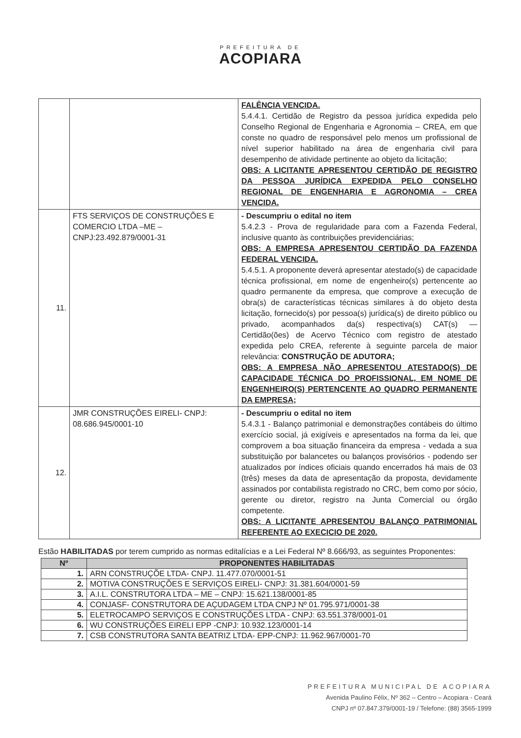PREFEITURA DE
ACOPIARA
| | | FALÊNCIA VENCIDA. 5.4.4.1. Certidão de Registro da pessoa jurídica expedida pelo Conselho Regional de Engenharia e Agronomia – CREA, em que conste no quadro de responsável pelo menos um profissional de nível superior habilitado na área de engenharia civil para desempenho de atividade pertinente ao objeto da licitação; OBS: A LICITANTE APRESENTOU CERTIDÃO DE REGISTRO DA PESSOA JURÍDICA EXPEDIDA PELO CONSELHO REGIONAL DE ENGENHARIA E AGRONOMIA – CREA VENCIDA. |
| 11. | FTS SERVIÇOS DE CONSTRUÇÕES E COMERCIO LTDA –ME – CNPJ:23.492.879/0001-31 | - Descumpriu o edital no item 5.4.2.3 - Prova de regularidade para com a Fazenda Federal, inclusive quanto às contribuições previdenciárias; OBS: A EMPRESA APRESENTOU CERTIDÃO DA FAZENDA FEDERAL VENCIDA. 5.4.5.1. A proponente deverá apresentar atestado(s) de capacidade técnica profissional, em nome de engenheiro(s) pertencente ao quadro permanente da empresa, que comprove a execução de obra(s) de características técnicas similares à do objeto desta licitação, fornecido(s) por pessoa(s) jurídica(s) de direito público ou privado, acompanhados da(s) respectiva(s) CAT(s) — Certidão(ões) de Acervo Técnico com registro de atestado expedida pelo CREA, referente à seguinte parcela de maior relevância: CONSTRUÇÃO DE ADUTORA; OBS: A EMPRESA NÃO APRESENTOU ATESTADO(S) DE CAPACIDADE TÉCNICA DO PROFISSIONAL, EM NOME DE ENGENHEIRO(S) PERTENCENTE AO QUADRO PERMANENTE DA EMPRESA; |
| 12. | JMR CONSTRUÇÕES EIRELI- CNPJ: 08.686.945/0001-10 | - Descumpriu o edital no item 5.4.3.1 - Balanço patrimonial e demonstrações contábeis do último exercício social, já exigíveis e apresentados na forma da lei, que comprovem a boa situação financeira da empresa - vedada a sua substituição por balancetes ou balanços provisórios - podendo ser atualizados por índices oficiais quando encerrados há mais de 03 (três) meses da data de apresentação da proposta, devidamente assinados por contabilista registrado no CRC, bem como por sócio, gerente ou diretor, registro na Junta Comercial ou órgão competente. OBS: A LICITANTE APRESENTOU BALANÇO PATRIMONIAL REFERENTE AO EXECICIO DE 2020. |
Estão HABILITADAS por terem cumprido as normas editalícias e a Lei Federal Nº 8.666/93, as seguintes Proponentes:
| Nº | PROPONENTES HABILITADAS |
| --- | --- |
| 1. | ARN CONSTRUÇÕE LTDA- CNPJ. 11.477.070/0001-51 |
| 2. | MOTIVA CONSTRUÇÕES E SERVIÇOS EIRELI- CNPJ: 31.381.604/0001-59 |
| 3. | A.I.L. CONSTRUTORA LTDA – ME – CNPJ: 15.621.138/0001-85 |
| 4. | CONJASF- CONSTRUTORA DE AÇUDAGEM LTDA CNPJ Nº 01.795.971/0001-38 |
| 5. | ELETROCAMPO SERVIÇOS E CONSTRUÇÕES LTDA - CNPJ: 63.551.378/0001-01 |
| 6. | WU CONSTRUÇÕES EIRELI EPP -CNPJ: 10.932.123/0001-14 |
| 7. | CSB CONSTRUTORA SANTA BEATRIZ LTDA- EPP-CNPJ: 11.962.967/0001-70 |
PREFEITURA MUNICIPAL DE ACOPIARA
Avenida Paulino Félix, Nº 362 – Centro – Acopiara - Ceará
CNPJ nº 07.847.379/0001-19 / Telefone: (88) 3565-1999